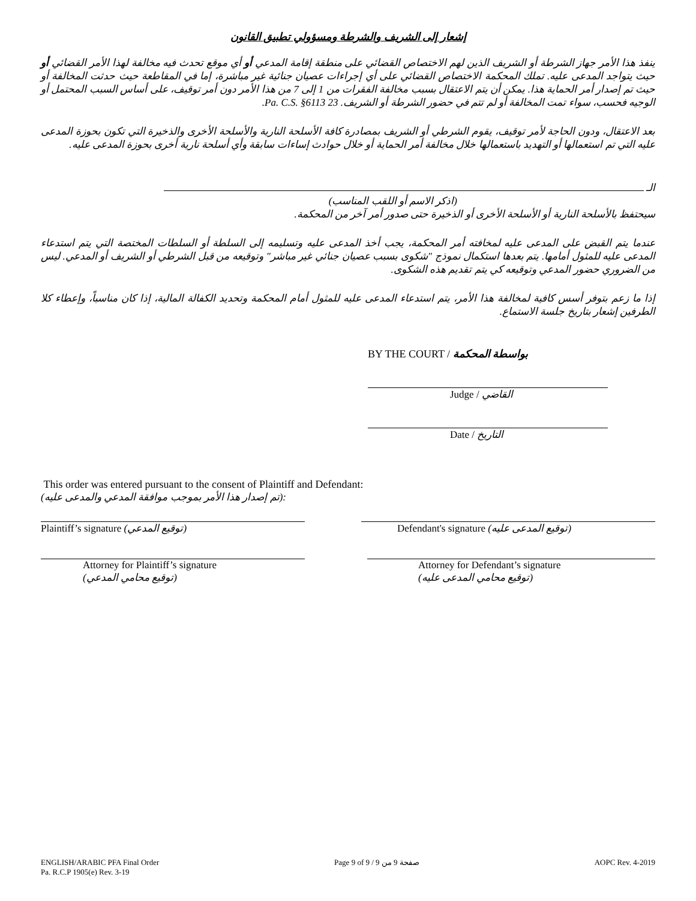إشعار إلى الشريف والشرطة ومسؤولي تطبيق القانون
ينفذ هذا الأمر جهاز الشرطة أو الشريف الذين لهم الاختصاص القضائي على منطقة إقامة المدعي أو أي موقع تحدث فيه مخالفة لهذا الأمر القضائي أو حيث يتواجد المدعى عليه. تملك المحكمة الاختصاص القضائي على أي إجراءات عصيان جنائية غير مباشرة، إما في المقاطعة حيث حدثت المخالفة أو حيث تم إصدار أمر الحماية هذا. يمكن أن يتم الاعتقال بسبب مخالفة الفقرات من 1 إلى 7 من هذا الأمر دون أمر توقيف، على أساس السبب المحتمل أو الوجيه فحسب، سواء تمت المخالفة أو لم تتم في حضور الشرطة أو الشريف. 23 Pa. C.S. §6113.
بعد الاعتقال، ودون الحاجة لأمر توقيف، يقوم الشرطي أو الشريف بمصادرة كافة الأسلحة النارية والأسلحة الأخرى والذخيرة التي تكون بحوزة المدعى عليه التي تم استعمالها أو التهديد باستعمالها خلال مخالفة أمر الحماية أو خلال حوادث إساءات سابقة وأي أسلحة نارية أخرى بحوزة المدعى عليه.
الـ
(اذكر الاسم أو اللقب المناسب)
سيحتفظ بالأسلحة النارية أو الأسلحة الأخرى أو الذخيرة حتى صدور أمر آخر من المحكمة.
عندما يتم القبض على المدعى عليه لمخافته أمر المحكمة، يجب أخذ المدعى عليه وتسليمه إلى السلطة أو السلطات المختصة التي يتم استدعاء المدعى عليه للمثول أمامها. يتم بعدها استكمال نموذج "شكوى بسبب عصيان جنائي غير مباشر" وتوقيعه من قبل الشرطي أو الشريف أو المدعي. ليس من الضروري حضور المدعي وتوقيعه كي يتم تقديم هذه الشكوى.
إذا ما زعم بتوفر أسس كافية لمخالفة هذا الأمر، يتم استدعاء المدعى عليه للمثول أمام المحكمة وتحديد الكفالة المالية، إذا كان مناسباً، وإعطاء كلا الطرفين إشعار بتاريخ جلسة الاستماع.
BY THE COURT / بواسطة المحكمة
Judge / القاضي
Date / التاريخ
This order was entered pursuant to the consent of Plaintiff and Defendant:
(تم إصدار هذا الأمر بموجب موافقة المدعي والمدعى عليه):
Plaintiff’s signature (توقيع المدعي) Defendant's signature (توقيع المدعى عليه)
Attorney for Plaintiff’s signature
(توقيع محامي المدعي)
Attorney for Defendant’s signature
(توقيع محامي المدعى عليه)
ENGLISH/ARABIC PFA Final Order
Pa. R.C.P 1905(e) Rev. 3-19
Page 9 of 9 / صفحة 9 من 9 AOPC Rev. 4-2019